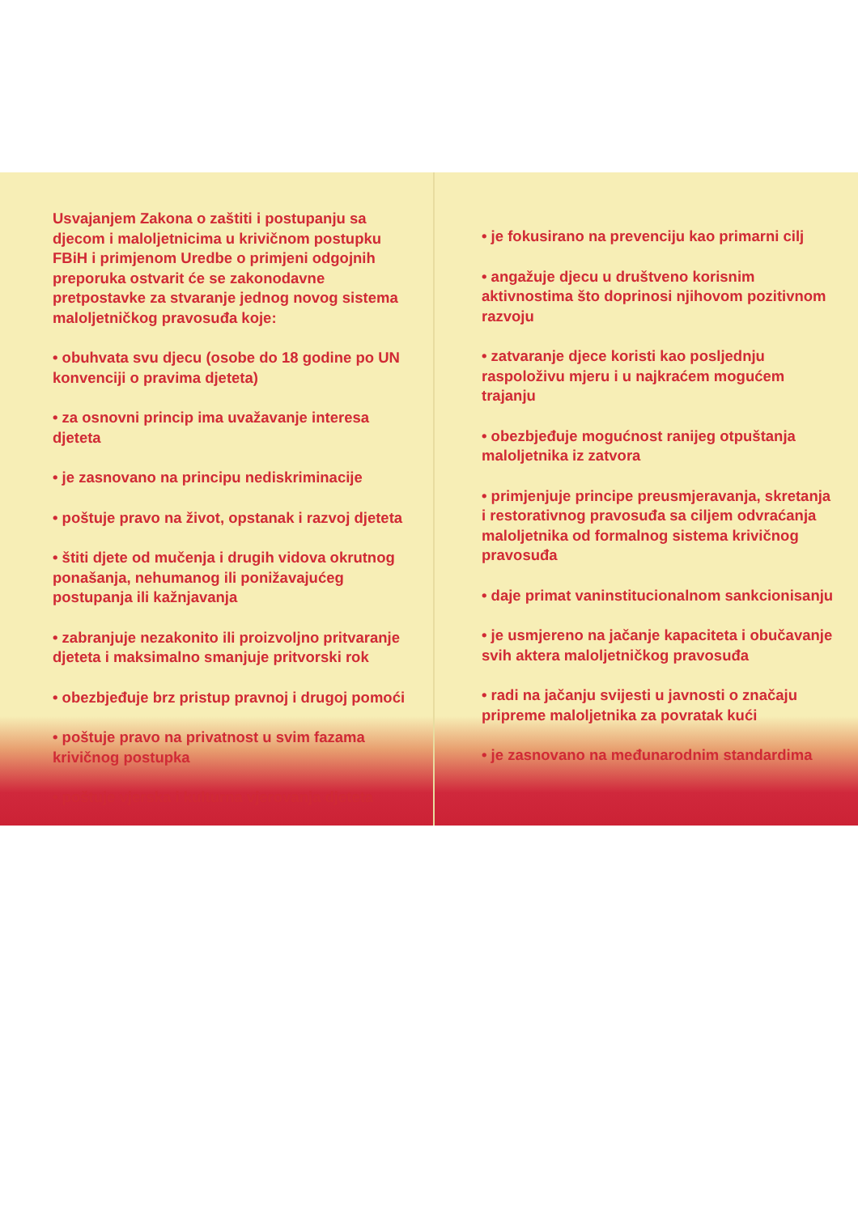Usvajanjem Zakona o zaštiti i postupanju sa djecom i maloljetnicima u krivičnom postupku FBiH i primjenom Uredbe o primjeni odgojnih preporuka ostvarit će se zakonodavne pretpostavke za stvaranje jednog novog sistema maloljetničkog pravosuđa koje:
• obuhvata svu djecu (osobe do 18 godine po UN konvenciji o pravima djeteta)
• za osnovni princip ima uvažavanje interesa djeteta
• je zasnovano na principu nediskriminacije
• poštuje pravo na život, opstanak i razvoj djeteta
• štiti djete od mučenja i drugih vidova okrutnog ponašanja, nehumanog ili ponižavajućeg postupanja ili kažnjavanja
• zabranjuje nezakonito ili proizvoljno pritvaranje djeteta i maksimalno smanjuje pritvorski rok
• obezbjeđuje brz pristup pravnoj i drugoj pomoći
• poštuje pravo na privatnost u svim fazama krivičnog postupka
• poštuje vjerska i kulturna vjerovanja djeteta
• je fokusirano na prevenciju kao primarni cilj
• angažuje djecu u društveno korisnim aktivnostima što doprinosi njihovom pozitivnom razvoju
• zatvaranje djece koristi kao posljednju raspoloživu mjeru i u najkraćem mogućem trajanju
• obezbjeđuje mogućnost ranijeg otpuštanja maloljetnika iz zatvora
• primjenjuje principe preusmjeravanja, skretanja i restorativnog pravosuđa sa ciljem odvraćanja maloljetnika od formalnog sistema krivičnog pravosuđa
• daje primat vaninstitucionalnom sankcionisanju
• je usmjereno na jačanje kapaciteta i obučavanje svih aktera maloljetničkog pravosuđa
• radi na jačanju svijesti u javnosti o značaju pripreme maloljetnika za povratak kući
• je zasnovano na međunarodnim standardima